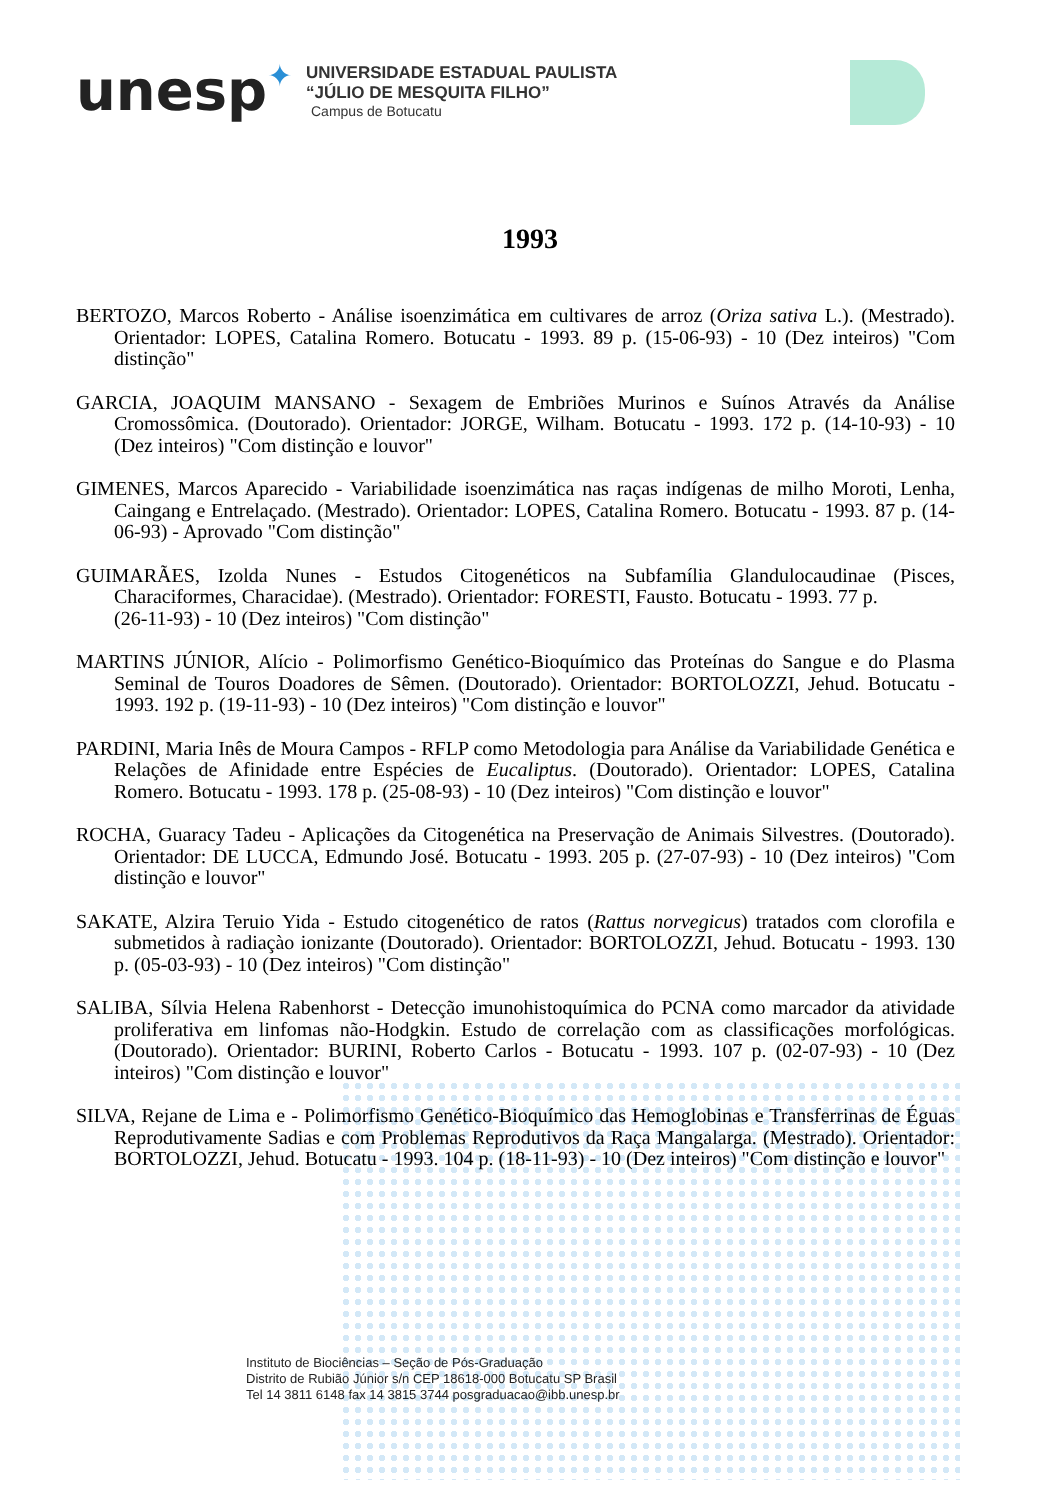unesp✦
UNIVERSIDADE ESTADUAL PAULISTA
“JÚLIO DE MESQUITA FILHO”
Campus de Botucatu
1993
BERTOZO, Marcos Roberto - Análise isoenzimática em cultivares de arroz (Oriza sativa L.). (Mestrado). Orientador: LOPES, Catalina Romero. Botucatu - 1993. 89 p. (15-06-93) - 10 (Dez inteiros) "Com distinção"
GARCIA, JOAQUIM MANSANO - Sexagem de Embriões Murinos e Suínos Através da Análise Cromossômica. (Doutorado). Orientador: JORGE, Wilham. Botucatu - 1993. 172 p. (14-10-93) - 10 (Dez inteiros) "Com distinção e louvor"
GIMENES, Marcos Aparecido - Variabilidade isoenzimática nas raças indígenas de milho Moroti, Lenha, Caingang e Entrelaçado. (Mestrado). Orientador: LOPES, Catalina Romero. Botucatu - 1993. 87 p. (14-06-93) - Aprovado "Com distinção"
GUIMARÃES, Izolda Nunes - Estudos Citogenéticos na Subfamília Glandulocaudinae (Pisces, Characiformes, Characidae). (Mestrado). Orientador: FORESTI, Fausto. Botucatu - 1993. 77 p.
(26-11-93) - 10 (Dez inteiros) "Com distinção"
MARTINS JÚNIOR, Alício - Polimorfismo Genético-Bioquímico das Proteínas do Sangue e do Plasma Seminal de Touros Doadores de Sêmen. (Doutorado). Orientador: BORTOLOZZI, Jehud. Botucatu - 1993. 192 p. (19-11-93) - 10 (Dez inteiros) "Com distinção e louvor"
PARDINI, Maria Inês de Moura Campos - RFLP como Metodologia para Análise da Variabilidade Genética e Relações de Afinidade entre Espécies de Eucaliptus. (Doutorado). Orientador: LOPES, Catalina Romero. Botucatu - 1993. 178 p. (25-08-93) - 10 (Dez inteiros) "Com distinção e louvor"
ROCHA, Guaracy Tadeu - Aplicações da Citogenética na Preservação de Animais Silvestres. (Doutorado). Orientador: DE LUCCA, Edmundo José. Botucatu - 1993. 205 p. (27-07-93) - 10 (Dez inteiros) "Com distinção e louvor"
SAKATE, Alzira Teruio Yida - Estudo citogenético de ratos (Rattus norvegicus) tratados com clorofila e submetidos à radiaçào ionizante (Doutorado). Orientador: BORTOLOZZI, Jehud. Botucatu - 1993. 130 p. (05-03-93) - 10 (Dez inteiros) "Com distinção"
SALIBA, Sílvia Helena Rabenhorst - Detecção imunohistoquímica do PCNA como marcador da atividade proliferativa em linfomas não-Hodgkin. Estudo de correlação com as classificações morfológicas. (Doutorado). Orientador: BURINI, Roberto Carlos - Botucatu - 1993. 107 p. (02-07-93) - 10 (Dez inteiros) "Com distinção e louvor"
SILVA, Rejane de Lima e - Polimorfismo Genético-Bioquímico das Hemoglobinas e Transferrinas de Éguas Reprodutivamente Sadias e com Problemas Reprodutivos da Raça Mangalarga. (Mestrado). Orientador: BORTOLOZZI, Jehud. Botucatu - 1993. 104 p. (18-11-93) - 10 (Dez inteiros) "Com distinção e louvor"
Instituto de Biociências – Seção de Pós-Graduação
Distrito de Rubião Júnior s/n CEP 18618-000 Botucatu SP Brasil
Tel 14 3811 6148 fax 14 3815 3744 posgraduacao@ibb.unesp.br